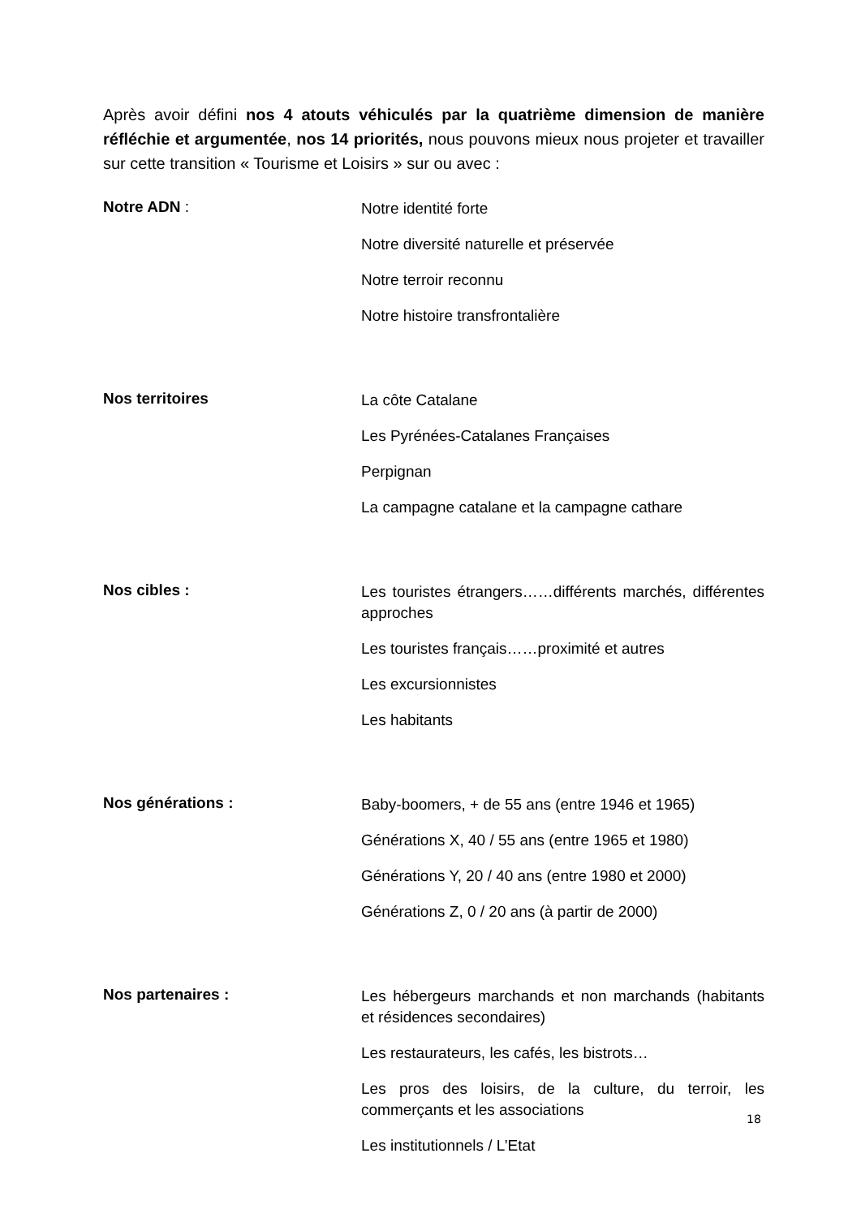Après avoir défini nos 4 atouts véhiculés par la quatrième dimension de manière réfléchie et argumentée, nos 14 priorités, nous pouvons mieux nous projeter et travailler sur cette transition « Tourisme et Loisirs » sur ou avec :
Notre ADN :
Notre identité forte
Notre diversité naturelle et préservée
Notre terroir reconnu
Notre histoire transfrontalière
Nos territoires
La côte Catalane
Les Pyrénées-Catalanes Françaises
Perpignan
La campagne catalane et la campagne cathare
Nos cibles :
Les touristes étrangers……différents marchés, différentes approches
Les touristes français……proximité et autres
Les excursionnistes
Les habitants
Nos générations :
Baby-boomers, + de 55 ans (entre 1946 et 1965)
Générations X, 40 / 55 ans (entre 1965 et 1980)
Générations Y, 20 / 40 ans (entre 1980 et 2000)
Générations Z, 0 / 20 ans (à partir de 2000)
Nos partenaires :
Les hébergeurs marchands et non marchands (habitants et résidences secondaires)
Les restaurateurs, les cafés, les bistrots…
Les pros des loisirs, de la culture, du terroir, les commerçants et les associations
Les institutionnels / L’Etat
18